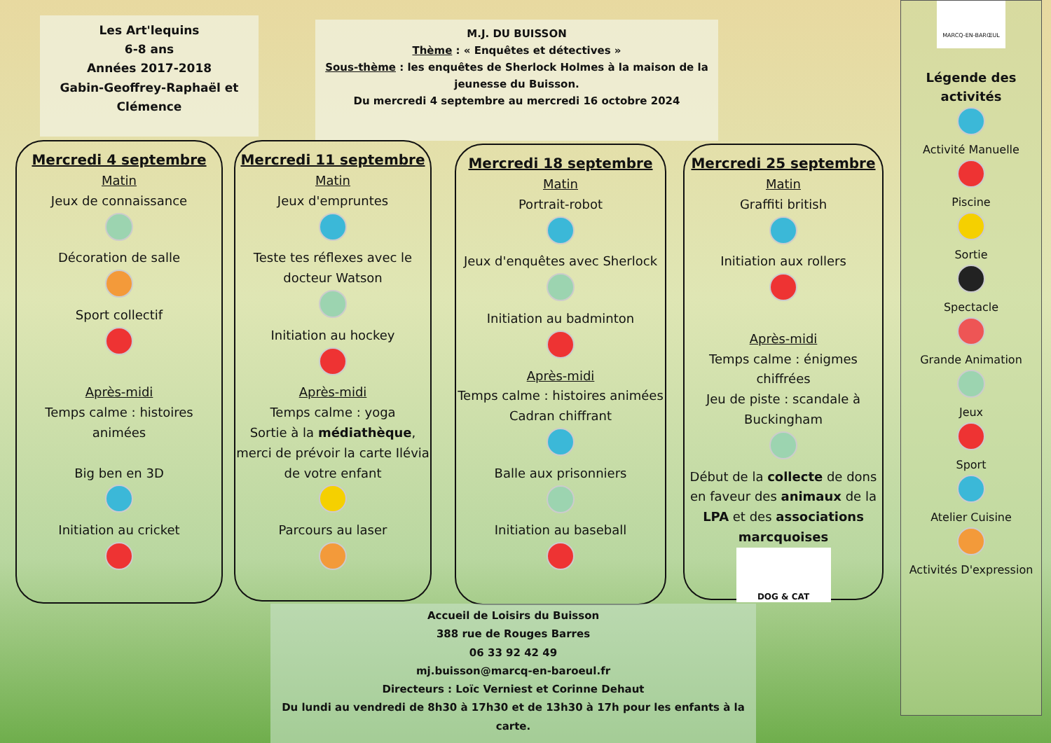Les Art'lequins
6-8 ans
Années 2017-2018
Gabin-Geoffrey-Raphaël et Clémence
M.J. DU BUISSON
Thème : « Enquêtes et détectives »
Sous-thème : les enquêtes de Sherlock Holmes à la maison de la jeunesse du Buisson.
Du mercredi 4 septembre au mercredi 16 octobre 2024
Mercredi 4 septembre
Matin
Jeux de connaissance
Décoration de salle
Sport collectif
Après-midi
Temps calme : histoires animées
Big ben en 3D
Initiation au cricket
Mercredi 11 septembre
Matin
Jeux d'empruntes
Teste tes réflexes avec le docteur Watson
Initiation au hockey
Après-midi
Temps calme : yoga
Sortie à la médiathèque, merci de prévoir la carte Ilévia de votre enfant
Parcours au laser
Mercredi 18 septembre
Matin
Portrait-robot
Jeux d'enquêtes avec Sherlock
Initiation au badminton
Après-midi
Temps calme : histoires animées
Cadran chiffrant
Balle aux prisonniers
Initiation au baseball
Mercredi 25 septembre
Matin
Graffiti british
Initiation aux rollers
Après-midi
Temps calme : énigmes chiffrées
Jeu de piste : scandale à Buckingham
Début de la collecte de dons en faveur des animaux de la LPA et des associations marcquoises
DOG & CAT
Accueil de Loisirs du Buisson
388 rue de Rouges Barres
06 33 92 42 49
mj.buisson@marcq-en-baroeul.fr
Directeurs : Loïc Verniest et Corinne Dehaut
Du lundi au vendredi de 8h30 à 17h30 et de 13h30 à 17h pour les enfants à la carte.
MARCQ-EN-BARŒUL
Légende des activités
Activité Manuelle
Piscine
Sortie
Spectacle
Grande Animation
Jeux
Sport
Atelier Cuisine
Activités D'expression